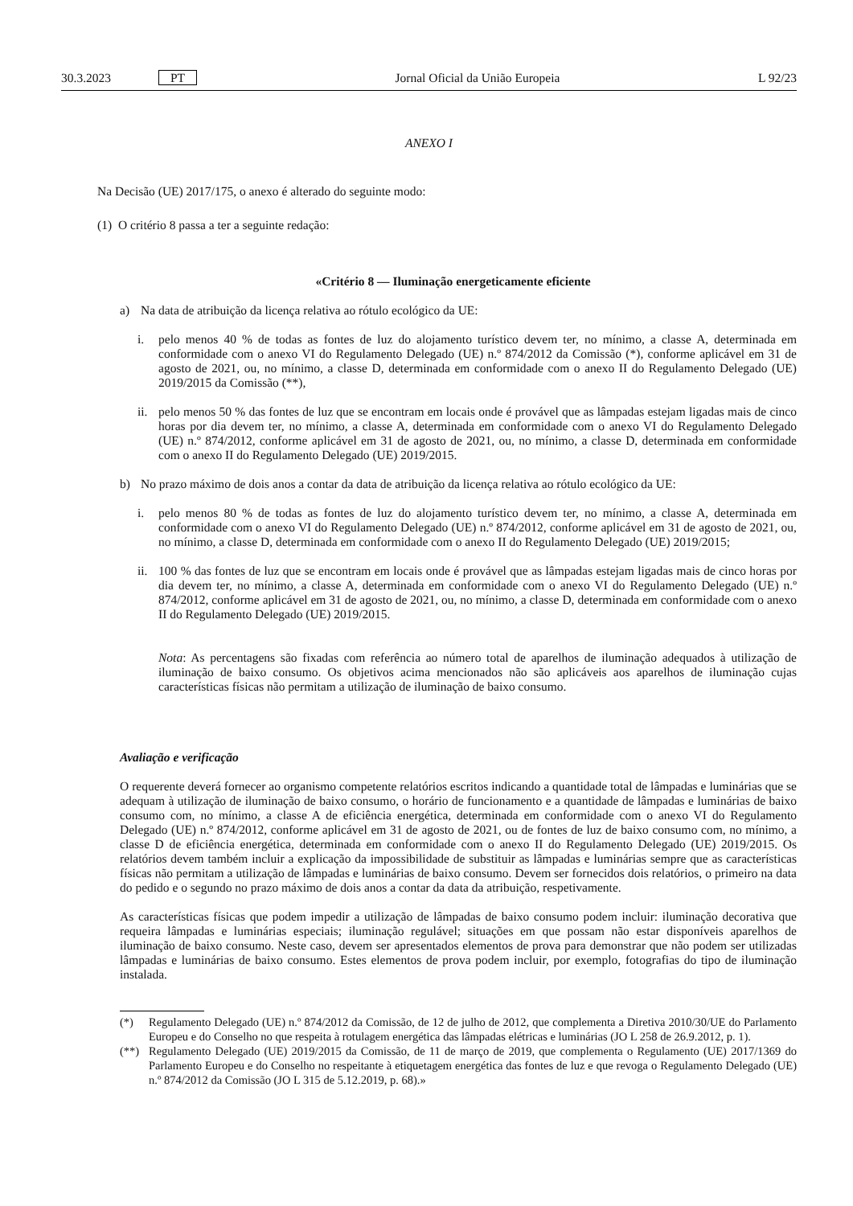30.3.2023 PT Jornal Oficial da União Europeia L 92/23
ANEXO I
Na Decisão (UE) 2017/175, o anexo é alterado do seguinte modo:
(1) O critério 8 passa a ter a seguinte redação:
«Critério 8 — Iluminação energeticamente eficiente
a) Na data de atribuição da licença relativa ao rótulo ecológico da UE:
i. pelo menos 40 % de todas as fontes de luz do alojamento turístico devem ter, no mínimo, a classe A, determinada em conformidade com o anexo VI do Regulamento Delegado (UE) n.º 874/2012 da Comissão (*), conforme aplicável em 31 de agosto de 2021, ou, no mínimo, a classe D, determinada em conformidade com o anexo II do Regulamento Delegado (UE) 2019/2015 da Comissão (**),
ii. pelo menos 50 % das fontes de luz que se encontram em locais onde é provável que as lâmpadas estejam ligadas mais de cinco horas por dia devem ter, no mínimo, a classe A, determinada em conformidade com o anexo VI do Regulamento Delegado (UE) n.º 874/2012, conforme aplicável em 31 de agosto de 2021, ou, no mínimo, a classe D, determinada em conformidade com o anexo II do Regulamento Delegado (UE) 2019/2015.
b) No prazo máximo de dois anos a contar da data de atribuição da licença relativa ao rótulo ecológico da UE:
i. pelo menos 80 % de todas as fontes de luz do alojamento turístico devem ter, no mínimo, a classe A, determinada em conformidade com o anexo VI do Regulamento Delegado (UE) n.º 874/2012, conforme aplicável em 31 de agosto de 2021, ou, no mínimo, a classe D, determinada em conformidade com o anexo II do Regulamento Delegado (UE) 2019/2015;
ii. 100 % das fontes de luz que se encontram em locais onde é provável que as lâmpadas estejam ligadas mais de cinco horas por dia devem ter, no mínimo, a classe A, determinada em conformidade com o anexo VI do Regulamento Delegado (UE) n.º 874/2012, conforme aplicável em 31 de agosto de 2021, ou, no mínimo, a classe D, determinada em conformidade com o anexo II do Regulamento Delegado (UE) 2019/2015.
Nota: As percentagens são fixadas com referência ao número total de aparelhos de iluminação adequados à utilização de iluminação de baixo consumo. Os objetivos acima mencionados não são aplicáveis aos aparelhos de iluminação cujas características físicas não permitam a utilização de iluminação de baixo consumo.
Avaliação e verificação
O requerente deverá fornecer ao organismo competente relatórios escritos indicando a quantidade total de lâmpadas e luminárias que se adequam à utilização de iluminação de baixo consumo, o horário de funcionamento e a quantidade de lâmpadas e luminárias de baixo consumo com, no mínimo, a classe A de eficiência energética, determinada em conformidade com o anexo VI do Regulamento Delegado (UE) n.º 874/2012, conforme aplicável em 31 de agosto de 2021, ou de fontes de luz de baixo consumo com, no mínimo, a classe D de eficiência energética, determinada em conformidade com o anexo II do Regulamento Delegado (UE) 2019/2015. Os relatórios devem também incluir a explicação da impossibilidade de substituir as lâmpadas e luminárias sempre que as características físicas não permitam a utilização de lâmpadas e luminárias de baixo consumo. Devem ser fornecidos dois relatórios, o primeiro na data do pedido e o segundo no prazo máximo de dois anos a contar da data da atribuição, respetivamente.
As características físicas que podem impedir a utilização de lâmpadas de baixo consumo podem incluir: iluminação decorativa que requeira lâmpadas e luminárias especiais; iluminação regulável; situações em que possam não estar disponíveis aparelhos de iluminação de baixo consumo. Neste caso, devem ser apresentados elementos de prova para demonstrar que não podem ser utilizadas lâmpadas e luminárias de baixo consumo. Estes elementos de prova podem incluir, por exemplo, fotografias do tipo de iluminação instalada.
(*) Regulamento Delegado (UE) n.º 874/2012 da Comissão, de 12 de julho de 2012, que complementa a Diretiva 2010/30/UE do Parlamento Europeu e do Conselho no que respeita à rotulagem energética das lâmpadas elétricas e luminárias (JO L 258 de 26.9.2012, p. 1).
(**) Regulamento Delegado (UE) 2019/2015 da Comissão, de 11 de março de 2019, que complementa o Regulamento (UE) 2017/1369 do Parlamento Europeu e do Conselho no respeitante à etiquetagem energética das fontes de luz e que revoga o Regulamento Delegado (UE) n.º 874/2012 da Comissão (JO L 315 de 5.12.2019, p. 68).»